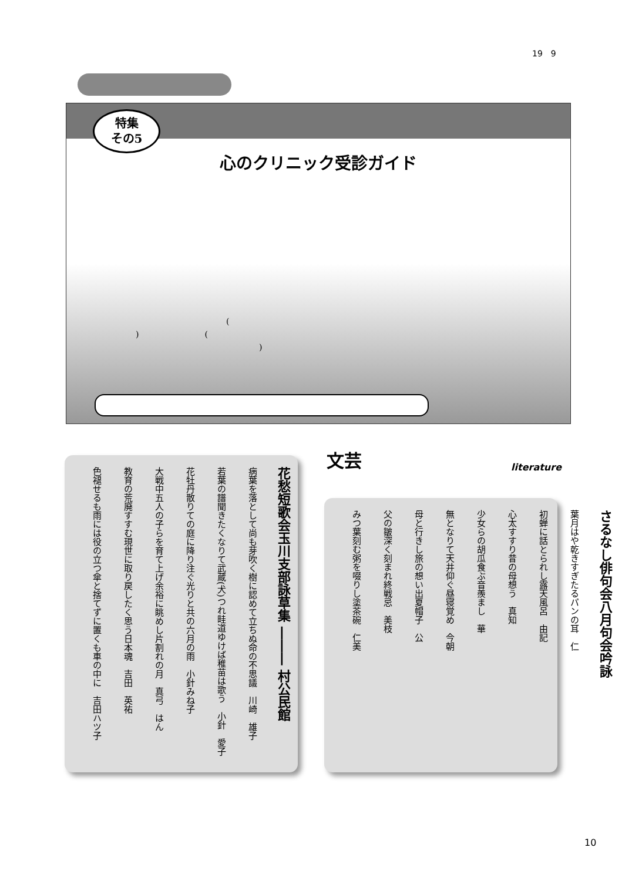19　9
特集
その5
心のクリニック受診ガイド
　　　　　　　　　　　　　(
　　)　　　　　　　　(
　　　　　　　　　　　　　　　　　)
花愁短歌会玉川支部詠草集 ――― 村公民館
病葉を落として尚も芽吹く樹に認めて立ちぬ命の不思議　川崎　雄子
若葉の譜聞きたくなりて武蔵(犬)つれ畦道ゆけば稚苗は歌う　小針　愛子
花牡丹散りての庭に降り注ぐ光りと共の六月の雨　小針みね子
大戦中五人の子らを育て上げ余裕に眺めし片割れの月　真弓　はん
教育の荒廃すすむ現世に取り戻したく思う日本魂　吉田　英祐
色褪せるも雨には役の立つ傘と捨てずに置くも車の中に　吉田ハツ子
文芸 literature
さるなし俳句会八月句会吟詠
葉月はや乾きすぎたるパンの耳　仁
初蝉に話とられし露天風呂　由記
心太すすり昔の母想う　真知
少女らの胡瓜食ぶ音羨まし　華
無となりて天井仰ぐ昼寝覚め　今朝
母と行きし旅の想い出夏帽子　公
父の皺深く刻まれ終戦忌　美枝
みつ葉刻む粥を啜りし塗茶碗　仁美
10